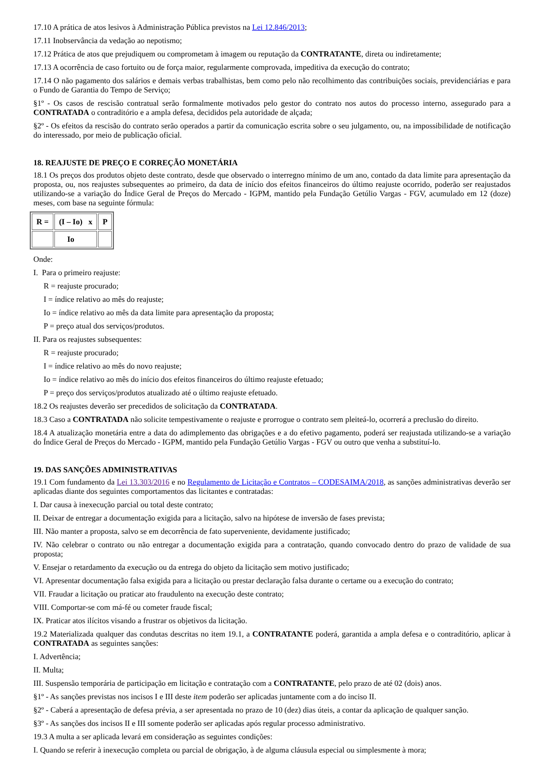17.10 A prática de atos lesivos à Administração Pública previstos na Lei 12.846/2013;
17.11 Inobservância da vedação ao nepotismo;
17.12 Prática de atos que prejudiquem ou comprometam à imagem ou reputação da CONTRATANTE, direta ou indiretamente;
17.13 A ocorrência de caso fortuito ou de força maior, regularmente comprovada, impeditiva da execução do contrato;
17.14 O não pagamento dos salários e demais verbas trabalhistas, bem como pelo não recolhimento das contribuições sociais, previdenciárias e para o Fundo de Garantia do Tempo de Serviço;
§1º - Os casos de rescisão contratual serão formalmente motivados pelo gestor do contrato nos autos do processo interno, assegurado para a CONTRATADA o contraditório e a ampla defesa, decididos pela autoridade de alçada;
§2º - Os efeitos da rescisão do contrato serão operados a partir da comunicação escrita sobre o seu julgamento, ou, na impossibilidade de notificação do interessado, por meio de publicação oficial.
18. REAJUSTE DE PREÇO E CORREÇÃO MONETÁRIA
18.1 Os preços dos produtos objeto deste contrato, desde que observado o interregno mínimo de um ano, contado da data limite para apresentação da proposta, ou, nos reajustes subsequentes ao primeiro, da data de início dos efeitos financeiros do último reajuste ocorrido, poderão ser reajustados utilizando-se a variação do Índice Geral de Preços do Mercado - IGPM, mantido pela Fundação Getúlio Vargas - FGV, acumulado em 12 (doze) meses, com base na seguinte fórmula:
| R = | (I – Io) x | P |
| | Io | |
Onde:
I. Para o primeiro reajuste:
R = reajuste procurado;
I = índice relativo ao mês do reajuste;
Io = índice relativo ao mês da data limite para apresentação da proposta;
P = preço atual dos serviços/produtos.
II. Para os reajustes subsequentes:
R = reajuste procurado;
I = índice relativo ao mês do novo reajuste;
Io = índice relativo ao mês do início dos efeitos financeiros do último reajuste efetuado;
P = preço dos serviços/produtos atualizado até o último reajuste efetuado.
18.2 Os reajustes deverão ser precedidos de solicitação da CONTRATADA.
18.3 Caso a CONTRATADA não solicite tempestivamente o reajuste e prorrogue o contrato sem pleiteá-lo, ocorrerá a preclusão do direito.
18.4 A atualização monetária entre a data do adimplemento das obrigações e a do efetivo pagamento, poderá ser reajustada utilizando-se a variação do Índice Geral de Preços do Mercado - IGPM, mantido pela Fundação Getúlio Vargas - FGV ou outro que venha a substituí-lo.
19. DAS SANÇÕES ADMINISTRATIVAS
19.1 Com fundamento da Lei 13.303/2016 e no Regulamento de Licitação e Contratos – CODESAIMA/2018, as sanções administrativas deverão ser aplicadas diante dos seguintes comportamentos das licitantes e contratadas:
I. Dar causa à inexecução parcial ou total deste contrato;
II. Deixar de entregar a documentação exigida para a licitação, salvo na hipótese de inversão de fases prevista;
III. Não manter a proposta, salvo se em decorrência de fato superveniente, devidamente justificado;
IV. Não celebrar o contrato ou não entregar a documentação exigida para a contratação, quando convocado dentro do prazo de validade de sua proposta;
V. Ensejar o retardamento da execução ou da entrega do objeto da licitação sem motivo justificado;
VI. Apresentar documentação falsa exigida para a licitação ou prestar declaração falsa durante o certame ou a execução do contrato;
VII. Fraudar a licitação ou praticar ato fraudulento na execução deste contrato;
VIII. Comportar-se com má-fé ou cometer fraude fiscal;
IX. Praticar atos ilícitos visando a frustrar os objetivos da licitação.
19.2 Materializada qualquer das condutas descritas no item 19.1, a CONTRATANTE poderá, garantida a ampla defesa e o contraditório, aplicar à CONTRATADA as seguintes sanções:
I. Advertência;
II. Multa;
III. Suspensão temporária de participação em licitação e contratação com a CONTRATANTE, pelo prazo de até 02 (dois) anos.
§1º - As sanções previstas nos incisos I e III deste item poderão ser aplicadas juntamente com a do inciso II.
§2º - Caberá a apresentação de defesa prévia, a ser apresentada no prazo de 10 (dez) dias úteis, a contar da aplicação de qualquer sanção.
§3º - As sanções dos incisos II e III somente poderão ser aplicadas após regular processo administrativo.
19.3 A multa a ser aplicada levará em consideração as seguintes condições:
I. Quando se referir à inexecução completa ou parcial de obrigação, à de alguma cláusula especial ou simplesmente à mora;